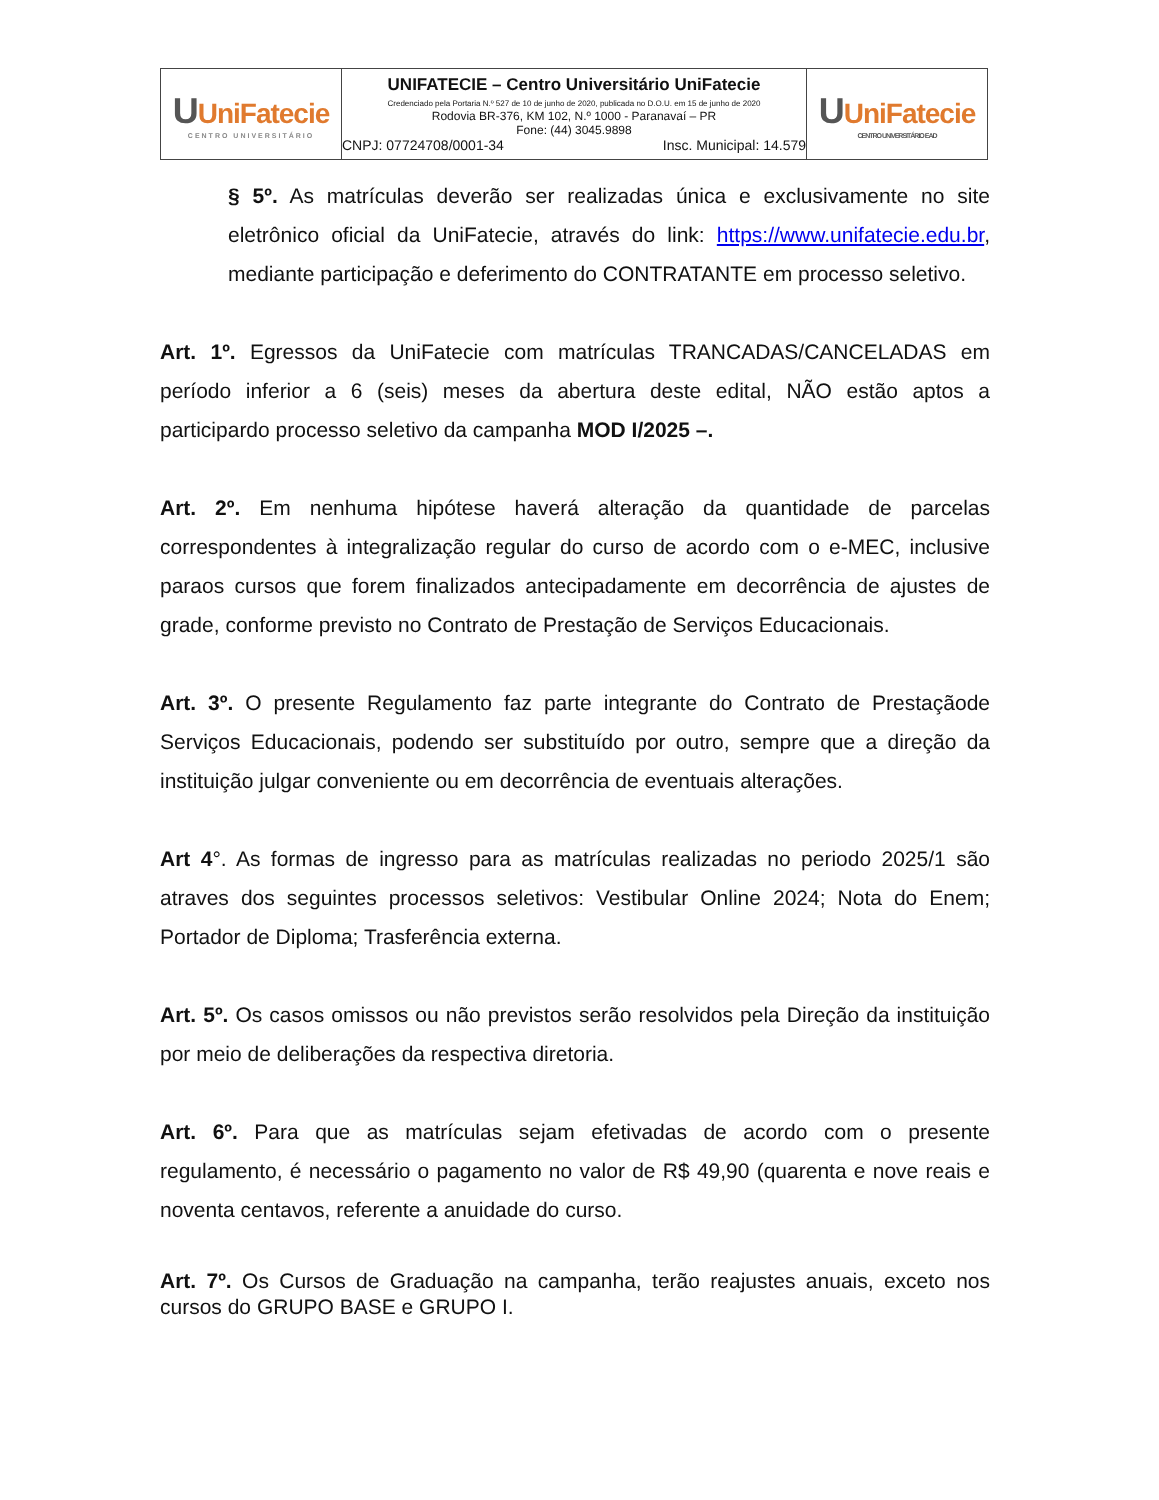| U UniFatecie CENTRO UNIVERSITÁRIO | UNIFATECIE – Centro Universitário UniFatecie Credenciado pela Portaria N.º 527 de 10 de junho de 2020, publicada no D.O.U. em 15 de junho de 2020 Rodovia BR-376, KM 102, N.º 1000 - Paranavaí – PR Fone: (44) 3045.9898 CNPJ: 07724708/0001-34 Insc. Municipal: 14.579 | U UniFatecie CENTRO UNIVERSITÁRIO EAD |
§ 5º. As matrículas deverão ser realizadas única e exclusivamente no site eletrônico oficial da UniFatecie, através do link: https://www.unifatecie.edu.br, mediante participação e deferimento do CONTRATANTE em processo seletivo.
Art. 1º. Egressos da UniFatecie com matrículas TRANCADAS/CANCELADAS em período inferior a 6 (seis) meses da abertura deste edital, NÃO estão aptos a participardo processo seletivo da campanha MOD I/2025 –.
Art. 2º. Em nenhuma hipótese haverá alteração da quantidade de parcelas correspondentes à integralização regular do curso de acordo com o e-MEC, inclusive paraos cursos que forem finalizados antecipadamente em decorrência de ajustes de grade, conforme previsto no Contrato de Prestação de Serviços Educacionais.
Art. 3º. O presente Regulamento faz parte integrante do Contrato de Prestaçãode Serviços Educacionais, podendo ser substituído por outro, sempre que a direção da instituição julgar conveniente ou em decorrência de eventuais alterações.
Art 4°. As formas de ingresso para as matrículas realizadas no periodo 2025/1 são atraves dos seguintes processos seletivos: Vestibular Online 2024; Nota do Enem; Portador de Diploma; Trasferência externa.
Art. 5º. Os casos omissos ou não previstos serão resolvidos pela Direção da instituição por meio de deliberações da respectiva diretoria.
Art. 6º. Para que as matrículas sejam efetivadas de acordo com o presente regulamento, é necessário o pagamento no valor de R$ 49,90 (quarenta e nove reais e noventa centavos, referente a anuidade do curso.
Art. 7º. Os Cursos de Graduação na campanha, terão reajustes anuais, exceto nos cursos do GRUPO BASE e GRUPO I.